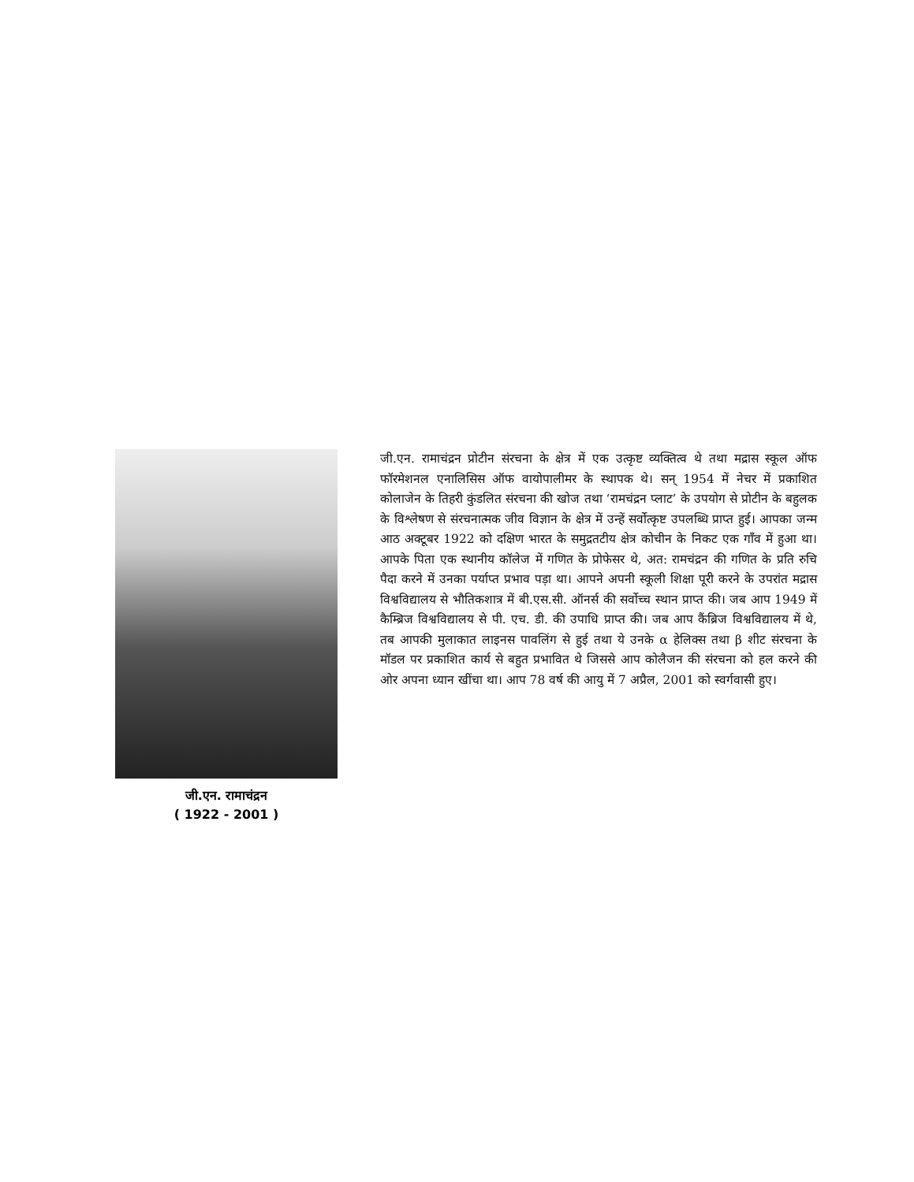जी.एन. रामाचंद्रन
( 1922 - 2001 )
जी.एन. रामाचंद्रन प्रोटीन संरचना के क्षेत्र में एक उत्कृष्ट व्यक्तित्व थे तथा मद्रास स्कूल ऑफ फॉरमेशनल एनालिसिस ऑफ वायोपालीमर के स्थापक थे। सन् 1954 में नेचर में प्रकाशित कोलाजेन के तिहरी कुंडलित संरचना की खोज तथा ‘रामचंद्रन प्लाट’ के उपयोग से प्रोटीन के बहुलक के विश्लेषण से संरचनात्मक जीव विज्ञान के क्षेत्र में उन्हें सर्वोत्कृष्ट उपलब्धि प्राप्त हुई। आपका जन्म आठ अक्टूबर 1922 को दक्षिण भारत के समुद्रतटीय क्षेत्र कोचीन के निकट एक गाँव में हुआ था। आपके पिता एक स्थानीय कॉलेज में गणित के प्रोफेसर थे, अत: रामचंद्रन की गणित के प्रति रुचि पैदा करने में उनका पर्याप्त प्रभाव पड़ा था। आपने अपनी स्कूली शिक्षा पूरी करने के उपरांत मद्रास विश्वविद्यालय से भौतिकशात्र में बी.एस.सी. ऑनर्स की सर्वोच्च स्थान प्राप्त की। जब आप 1949 में कैम्ब्रिज विश्वविद्यालय से पी. एच. डी. की उपाधि प्राप्त की। जब आप कैंब्रिज विश्वविद्यालय में थे, तब आपकी मुलाकात लाइनस पावलिंग से हुई तथा ये उनके α हेलिक्स तथा β शीट संरचना के मॉडल पर प्रकाशित कार्य से बहुत प्रभावित थे जिससे आप कोलैजन की संरचना को हल करने की ओर अपना ध्यान खींचा था। आप 78 वर्ष की आयु में 7 अप्रैल, 2001 को स्वर्गवासी हुए।